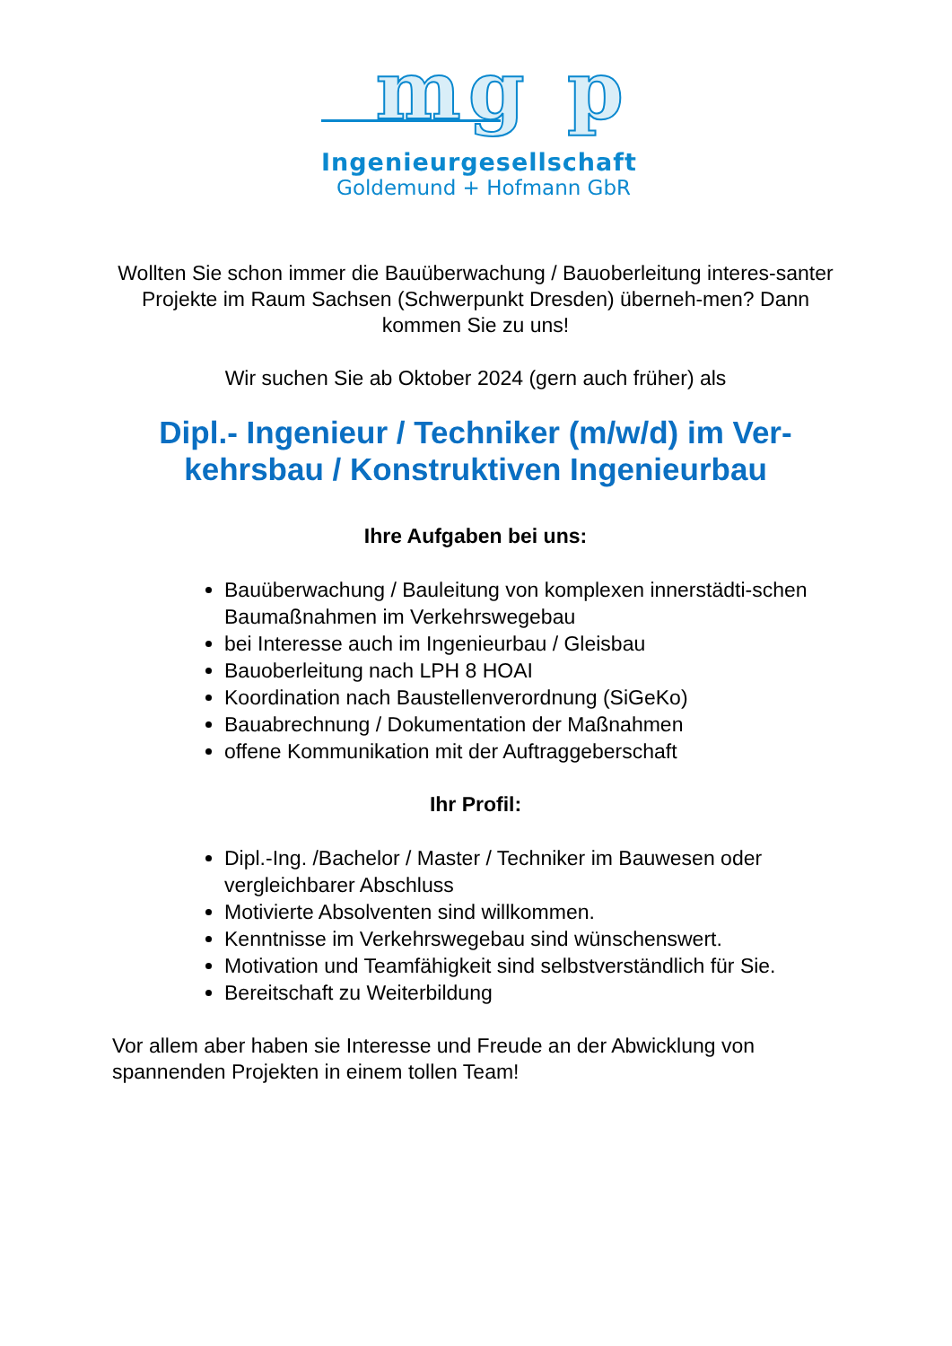mg p
Ingenieurgesellschaft
Goldemund + Hofmann GbR
Wollten Sie schon immer die Bauüberwachung / Bauoberleitung interes-santer Projekte im Raum Sachsen (Schwerpunkt Dresden) überneh-men? Dann kommen Sie zu uns!
Wir suchen Sie ab Oktober 2024 (gern auch früher) als
Dipl.- Ingenieur / Techniker (m/w/d) im Ver-kehrsbau / Konstruktiven Ingenieurbau
Ihre Aufgaben bei uns:
Bauüberwachung / Bauleitung von komplexen innerstädti-schen Baumaßnahmen im Verkehrswegebau
bei Interesse auch im Ingenieurbau / Gleisbau
Bauoberleitung nach LPH 8 HOAI
Koordination nach Baustellenverordnung (SiGeKo)
Bauabrechnung / Dokumentation der Maßnahmen
offene Kommunikation mit der Auftraggeberschaft
Ihr Profil:
Dipl.-Ing. /Bachelor / Master / Techniker im Bauwesen oder vergleichbarer Abschluss
Motivierte Absolventen sind willkommen.
Kenntnisse im Verkehrswegebau sind wünschenswert.
Motivation und Teamfähigkeit sind selbstverständlich für Sie.
Bereitschaft zu Weiterbildung
Vor allem aber haben sie Interesse und Freude an der Abwicklung von spannenden Projekten in einem tollen Team!